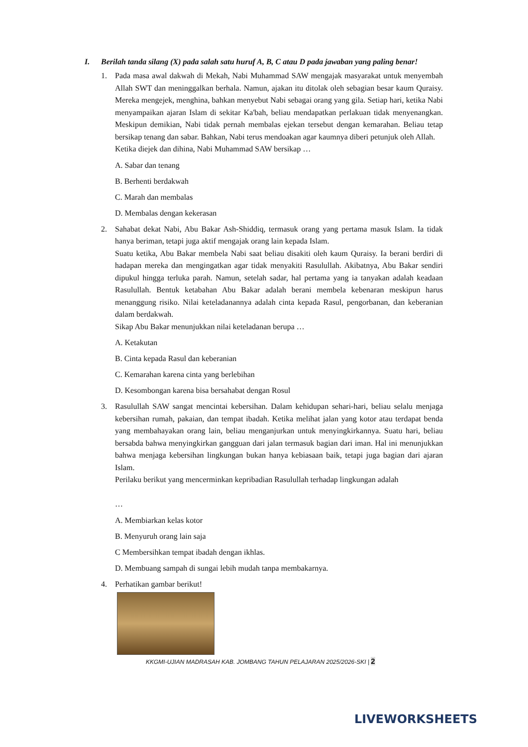I. Berilah tanda silang (X) pada salah satu huruf A, B, C atau D pada jawaban yang paling benar!
1. Pada masa awal dakwah di Mekah, Nabi Muhammad SAW mengajak masyarakat untuk menyembah Allah SWT dan meninggalkan berhala. Namun, ajakan itu ditolak oleh sebagian besar kaum Quraisy. Mereka mengejek, menghina, bahkan menyebut Nabi sebagai orang yang gila. Setiap hari, ketika Nabi menyampaikan ajaran Islam di sekitar Ka'bah, beliau mendapatkan perlakuan tidak menyenangkan. Meskipun demikian, Nabi tidak pernah membalas ejekan tersebut dengan kemarahan. Beliau tetap bersikap tenang dan sabar. Bahkan, Nabi terus mendoakan agar kaumnya diberi petunjuk oleh Allah.
Ketika diejek dan dihina, Nabi Muhammad SAW bersikap …
A. Sabar dan tenang
B. Berhenti berdakwah
C. Marah dan membalas
D. Membalas dengan kekerasan
2. Sahabat dekat Nabi, Abu Bakar Ash-Shiddiq, termasuk orang yang pertama masuk Islam. Ia tidak hanya beriman, tetapi juga aktif mengajak orang lain kepada Islam.
Suatu ketika, Abu Bakar membela Nabi saat beliau disakiti oleh kaum Quraisy. Ia berani berdiri di hadapan mereka dan mengingatkan agar tidak menyakiti Rasulullah. Akibatnya, Abu Bakar sendiri dipukul hingga terluka parah. Namun, setelah sadar, hal pertama yang ia tanyakan adalah keadaan Rasulullah. Bentuk ketabahan Abu Bakar adalah berani membela kebenaran meskipun harus menanggung risiko. Nilai keteladanannya adalah cinta kepada Rasul, pengorbanan, dan keberanian dalam berdakwah.
Sikap Abu Bakar menunjukkan nilai keteladanan berupa …
A. Ketakutan
B. Cinta kepada Rasul dan keberanian
C. Kemarahan karena cinta yang berlebihan
D. Kesombongan karena bisa bersahabat dengan Rosul
3. Rasulullah SAW sangat mencintai kebersihan. Dalam kehidupan sehari-hari, beliau selalu menjaga kebersihan rumah, pakaian, dan tempat ibadah. Ketika melihat jalan yang kotor atau terdapat benda yang membahayakan orang lain, beliau menganjurkan untuk menyingkirkannya. Suatu hari, beliau bersabda bahwa menyingkirkan gangguan dari jalan termasuk bagian dari iman. Hal ini menunjukkan bahwa menjaga kebersihan lingkungan bukan hanya kebiasaan baik, tetapi juga bagian dari ajaran Islam.
Perilaku berikut yang mencerminkan kepribadian Rasulullah terhadap lingkungan adalah
…
A. Membiarkan kelas kotor
B. Menyuruh orang lain saja
C Membersihkan tempat ibadah dengan ikhlas.
D. Membuang sampah di sungai lebih mudah tanpa membakarnya.
4. Perhatikan gambar berikut!
KKGMI-UJIAN MADRASAH KAB. JOMBANG TAHUN PELAJARAN 2025/2026-SKI | 2
LIVEWORKSHEETS